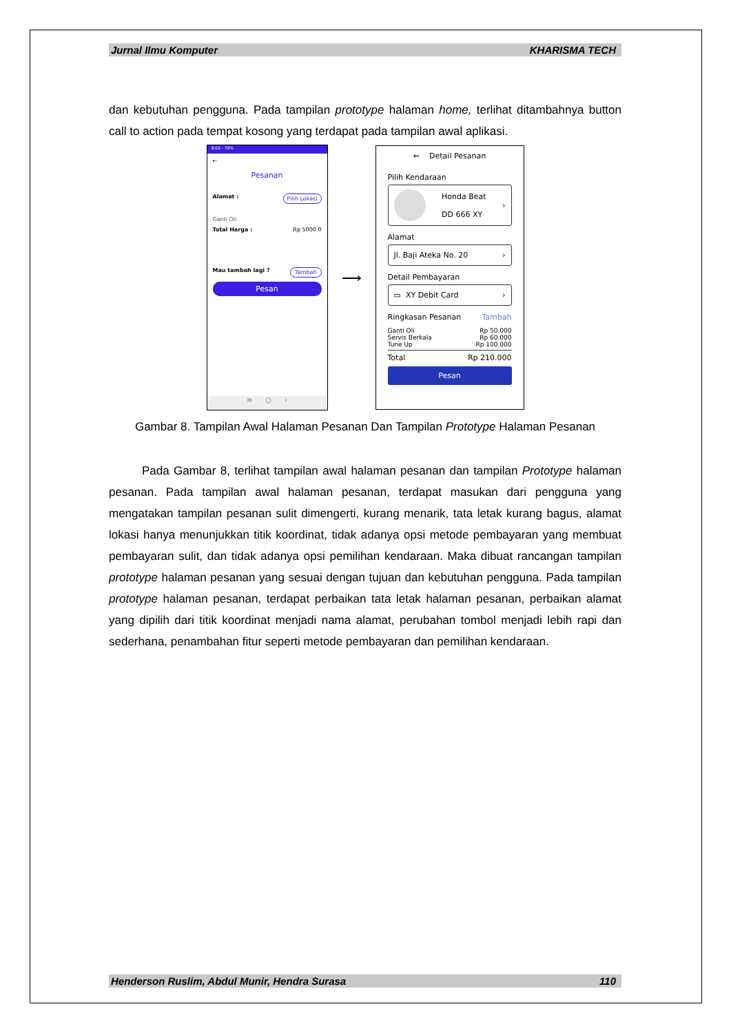Jurnal Ilmu Komputer KHARISMA TECH
dan kebutuhan pengguna. Pada tampilan prototype halaman home, terlihat ditambahnya button call to action pada tempat kosong yang terdapat pada tampilan awal aplikasi.
8:02 · 70%
←
Pesanan
Alamat : Pilih Lokasi
Ganti Oli
Total Harga : Rp 5000.0
Mau tambah lagi ? Tambah
Pesan
≡ ○ ‹
⟶
← Detail Pesanan
Pilih Kendaraan
Honda Beat
DD 666 XY ›
Alamat
Jl. Baji Ateka No. 20 ›
Detail Pembayaran
▭ XY Debit Card ›
Ringkasan Pesanan Tambah
Ganti Oli Rp 50.000
Servis Berkala Rp 60.000
Tune Up Rp 100.000
Total Rp 210.000
Pesan
Gambar 8. Tampilan Awal Halaman Pesanan Dan Tampilan Prototype Halaman Pesanan
Pada Gambar 8, terlihat tampilan awal halaman pesanan dan tampilan Prototype halaman pesanan. Pada tampilan awal halaman pesanan, terdapat masukan dari pengguna yang mengatakan tampilan pesanan sulit dimengerti, kurang menarik, tata letak kurang bagus, alamat lokasi hanya menunjukkan titik koordinat, tidak adanya opsi metode pembayaran yang membuat pembayaran sulit, dan tidak adanya opsi pemilihan kendaraan. Maka dibuat rancangan tampilan prototype halaman pesanan yang sesuai dengan tujuan dan kebutuhan pengguna. Pada tampilan prototype halaman pesanan, terdapat perbaikan tata letak halaman pesanan, perbaikan alamat yang dipilih dari titik koordinat menjadi nama alamat, perubahan tombol menjadi lebih rapi dan sederhana, penambahan fitur seperti metode pembayaran dan pemilihan kendaraan.
Henderson Ruslim, Abdul Munir, Hendra Surasa 110